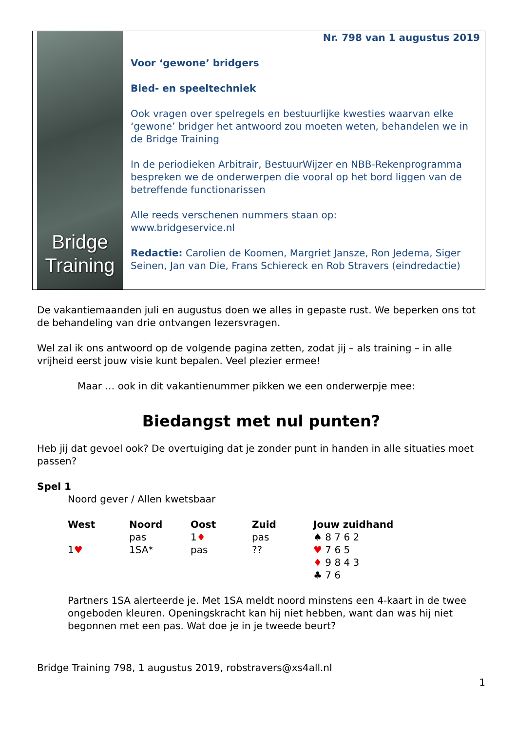Bridge
Training
Nr. 798 van 1 augustus 2019
Voor ‘gewone’ bridgers
Bied- en speeltechniek
Ook vragen over spelregels en bestuurlijke kwesties waarvan elke ‘gewone’ bridger het antwoord zou moeten weten, behandelen we in de Bridge Training
In de periodieken Arbitrair, BestuurWijzer en NBB-Rekenprogramma bespreken we de onderwerpen die vooral op het bord liggen van de betreffende functionarissen
Alle reeds verschenen nummers staan op:
www.bridgeservice.nl
Redactie: Carolien de Koomen, Margriet Jansze, Ron Jedema, Siger Seinen, Jan van Die, Frans Schiereck en Rob Stravers (eindredactie)
De vakantiemaanden juli en augustus doen we alles in gepaste rust. We beperken ons tot de behandeling van drie ontvangen lezersvragen.
Wel zal ik ons antwoord op de volgende pagina zetten, zodat jij – als training – in alle vrijheid eerst jouw visie kunt bepalen. Veel plezier ermee!
Maar … ook in dit vakantienummer pikken we een onderwerpje mee:
Biedangst met nul punten?
Heb jij dat gevoel ook? De overtuiging dat je zonder punt in handen in alle situaties moet passen?
Spel 1
Noord gever / Allen kwetsbaar
| West | Noord | Oost | Zuid | Jouw zuidhand |
| --- | --- | --- | --- | --- |
| | pas | 1 ♦ | pas | ♠ 8 7 6 2 |
| 1 ♥ | 1SA* | pas | ?? | ♥ 7 6 5 |
| | | | | ♦ 9 8 4 3 |
| | | | | ♣ 7 6 |
Partners 1SA alerteerde je. Met 1SA meldt noord minstens een 4-kaart in de twee ongeboden kleuren. Openingskracht kan hij niet hebben, want dan was hij niet begonnen met een pas. Wat doe je in je tweede beurt?
Bridge Training 798, 1 augustus 2019, robstravers@xs4all.nl
1